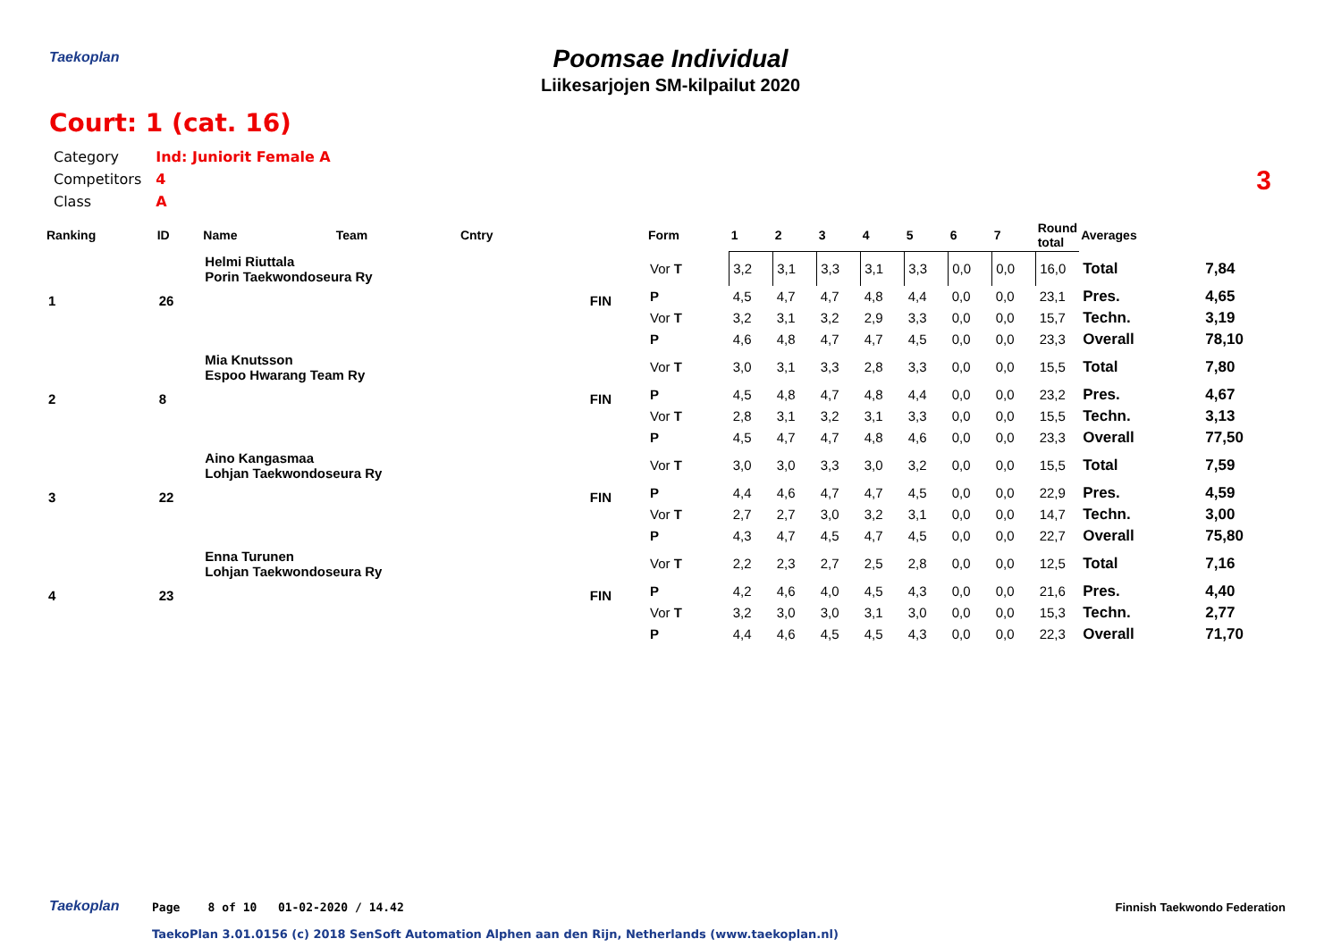Taekoplan
Poomsae Individual
Liikesarjojen SM-kilpailut 2020
Court: 1 (cat. 16)
3
| Category | Ind: Juniorit Female A |
| Competitors | 4 |
| Class | A |
| Ranking | ID | Name | Team | Cntry | | Form | 1 | 2 | 3 | 4 | 5 | 6 | 7 | Round total | Averages | |
| --- | --- | --- | --- | --- | --- | --- | --- | --- | --- | --- | --- | --- | --- | --- | --- | --- |
| 1 | 26 | Helmi Riuttala Porin Taekwondoseura Ry | | | FIN | Vor T | 3,2 | 3,1 | 3,3 | 3,1 | 3,3 | 0,0 | 0,0 | 16,0 | Total | 7,84 |
| | | | | | | P | 4,5 | 4,7 | 4,7 | 4,8 | 4,4 | 0,0 | 0,0 | 23,1 | Pres. | 4,65 |
| | | | | | | Vor T | 3,2 | 3,1 | 3,2 | 2,9 | 3,3 | 0,0 | 0,0 | 15,7 | Techn. | 3,19 |
| | | | | | | P | 4,6 | 4,8 | 4,7 | 4,7 | 4,5 | 0,0 | 0,0 | 23,3 | Overall | 78,10 |
| 2 | 8 | Mia Knutsson Espoo Hwarang Team Ry | | | FIN | Vor T | 3,0 | 3,1 | 3,3 | 2,8 | 3,3 | 0,0 | 0,0 | 15,5 | Total | 7,80 |
| | | | | | | P | 4,5 | 4,8 | 4,7 | 4,8 | 4,4 | 0,0 | 0,0 | 23,2 | Pres. | 4,67 |
| | | | | | | Vor T | 2,8 | 3,1 | 3,2 | 3,1 | 3,3 | 0,0 | 0,0 | 15,5 | Techn. | 3,13 |
| | | | | | | P | 4,5 | 4,7 | 4,7 | 4,8 | 4,6 | 0,0 | 0,0 | 23,3 | Overall | 77,50 |
| 3 | 22 | Aino Kangasmaa Lohjan Taekwondoseura Ry | | | FIN | Vor T | 3,0 | 3,0 | 3,3 | 3,0 | 3,2 | 0,0 | 0,0 | 15,5 | Total | 7,59 |
| | | | | | | P | 4,4 | 4,6 | 4,7 | 4,7 | 4,5 | 0,0 | 0,0 | 22,9 | Pres. | 4,59 |
| | | | | | | Vor T | 2,7 | 2,7 | 3,0 | 3,2 | 3,1 | 0,0 | 0,0 | 14,7 | Techn. | 3,00 |
| | | | | | | P | 4,3 | 4,7 | 4,5 | 4,7 | 4,5 | 0,0 | 0,0 | 22,7 | Overall | 75,80 |
| 4 | 23 | Enna Turunen Lohjan Taekwondoseura Ry | | | FIN | Vor T | 2,2 | 2,3 | 2,7 | 2,5 | 2,8 | 0,0 | 0,0 | 12,5 | Total | 7,16 |
| | | | | | | P | 4,2 | 4,6 | 4,0 | 4,5 | 4,3 | 0,0 | 0,0 | 21,6 | Pres. | 4,40 |
| | | | | | | Vor T | 3,2 | 3,0 | 3,0 | 3,1 | 3,0 | 0,0 | 0,0 | 15,3 | Techn. | 2,77 |
| | | | | | | P | 4,4 | 4,6 | 4,5 | 4,5 | 4,3 | 0,0 | 0,0 | 22,3 | Overall | 71,70 |
Taekoplan
Page 8 of 10 01-02-2020 / 14.42
Finnish Taekwondo Federation
TaekoPlan 3.01.0156 (c) 2018 SenSoft Automation Alphen aan den Rijn, Netherlands (www.taekoplan.nl)